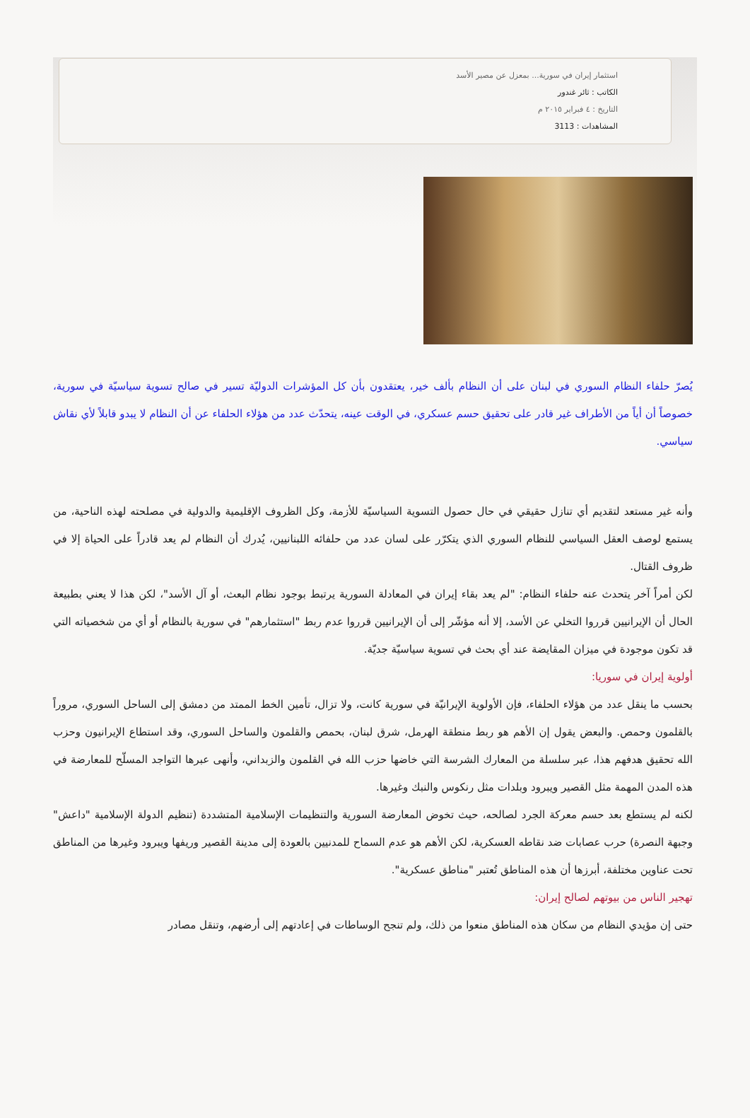استثمار إيران في سورية... بمعزل عن مصير الأسد
الكاتب : ثائر غندور
التاريخ : ٤ فبراير ٢٠١٥ م
المشاهدات : 3113
يُصرّ حلفاء النظام السوري في لبنان على أن النظام بألف خير، يعتقدون بأن كل المؤشرات الدوليّة تسير في صالح تسوية سياسيّة في سورية، خصوصاً أن أياً من الأطراف غير قادر على تحقيق حسم عسكري، في الوقت عينه، يتحدّث عدد من هؤلاء الحلفاء عن أن النظام لا يبدو قابلاً لأي نقاش سياسي.
وأنه غير مستعد لتقديم أي تنازل حقيقي في حال حصول التسوية السياسيّة للأزمة، وكل الظروف الإقليمية والدولية في مصلحته لهذه الناحية، من يستمع لوصف العقل السياسي للنظام السوري الذي يتكرّر على لسان عدد من حلفائه اللبنانيين، يُدرك أن النظام لم يعد قادراً على الحياة إلا في ظروف القتال.
لكن أمراً آخر يتحدث عنه حلفاء النظام: "لم يعد بقاء إيران في المعادلة السورية يرتبط بوجود نظام البعث، أو آل الأسد"، لكن هذا لا يعني بطبيعة الحال أن الإيرانيين قرروا التخلي عن الأسد، إلا أنه مؤشّر إلى أن الإيرانيين قرروا عدم ربط "استثمارهم" في سورية بالنظام أو أي من شخصياته التي قد تكون موجودة في ميزان المقايضة عند أي بحث في تسوية سياسيّة جديّة.
أولوية إيران في سوريا:
بحسب ما ينقل عدد من هؤلاء الحلفاء، فإن الأولوية الإيرانيّة في سورية كانت، ولا تزال، تأمين الخط الممتد من دمشق إلى الساحل السوري، مروراً بالقلمون وحمص. والبعض يقول إن الأهم هو ربط منطقة الهرمل، شرق لبنان، بحمص والقلمون والساحل السوري، وقد استطاع الإيرانيون وحزب الله تحقيق هدفهم هذا، عبر سلسلة من المعارك الشرسة التي خاضها حزب الله في القلمون والزبداني، وأنهى عبرها التواجد المسلّح للمعارضة في هذه المدن المهمة مثل القصير ويبرود وبلدات مثل رنكوس والنبك وغيرها.
لكنه لم يستطع بعد حسم معركة الجرد لصالحه، حيث تخوض المعارضة السورية والتنظيمات الإسلامية المتشددة (تنظيم الدولة الإسلامية "داعش" وجبهة النصرة) حرب عصابات ضد نقاطه العسكرية، لكن الأهم هو عدم السماح للمدنيين بالعودة إلى مدينة القصير وريفها ويبرود وغيرها من المناطق تحت عناوين مختلفة، أبرزها أن هذه المناطق تُعتبر "مناطق عسكرية".
تهجير الناس من بيوتهم لصالح إيران:
حتى إن مؤيدي النظام من سكان هذه المناطق منعوا من ذلك، ولم تنجح الوساطات في إعادتهم إلى أرضهم، وتنقل مصادر